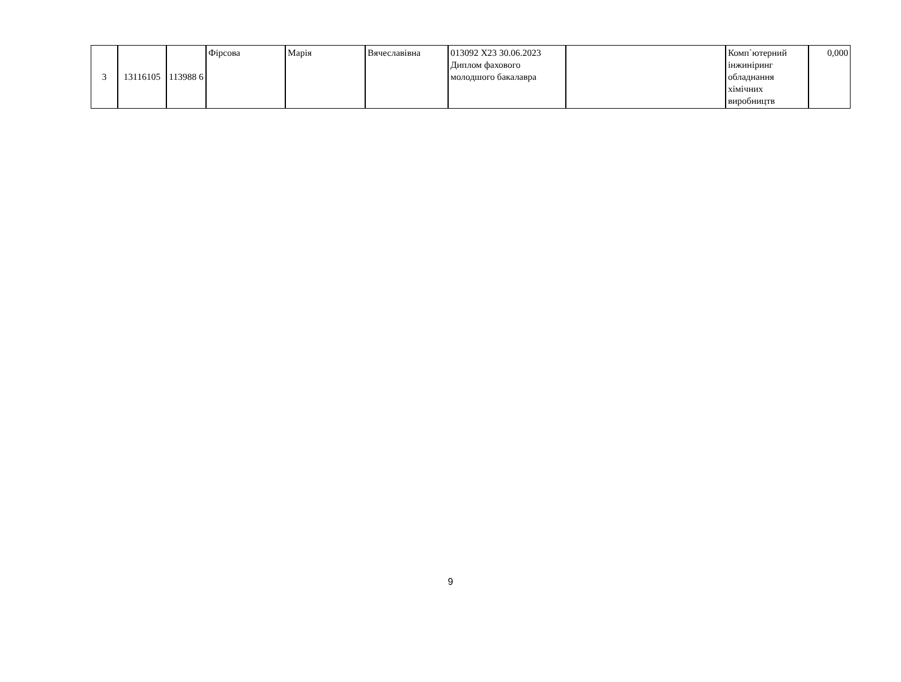| 3 | 13116105 | 113988 6 | Фірсова | Марія | Вячеславівна | 013092 Х23 30.06.2023 Диплом фахового молодшого бакалавра | | Комп`ютерний інжиніринг обладнання хімічних виробництв | 0,000 |
9